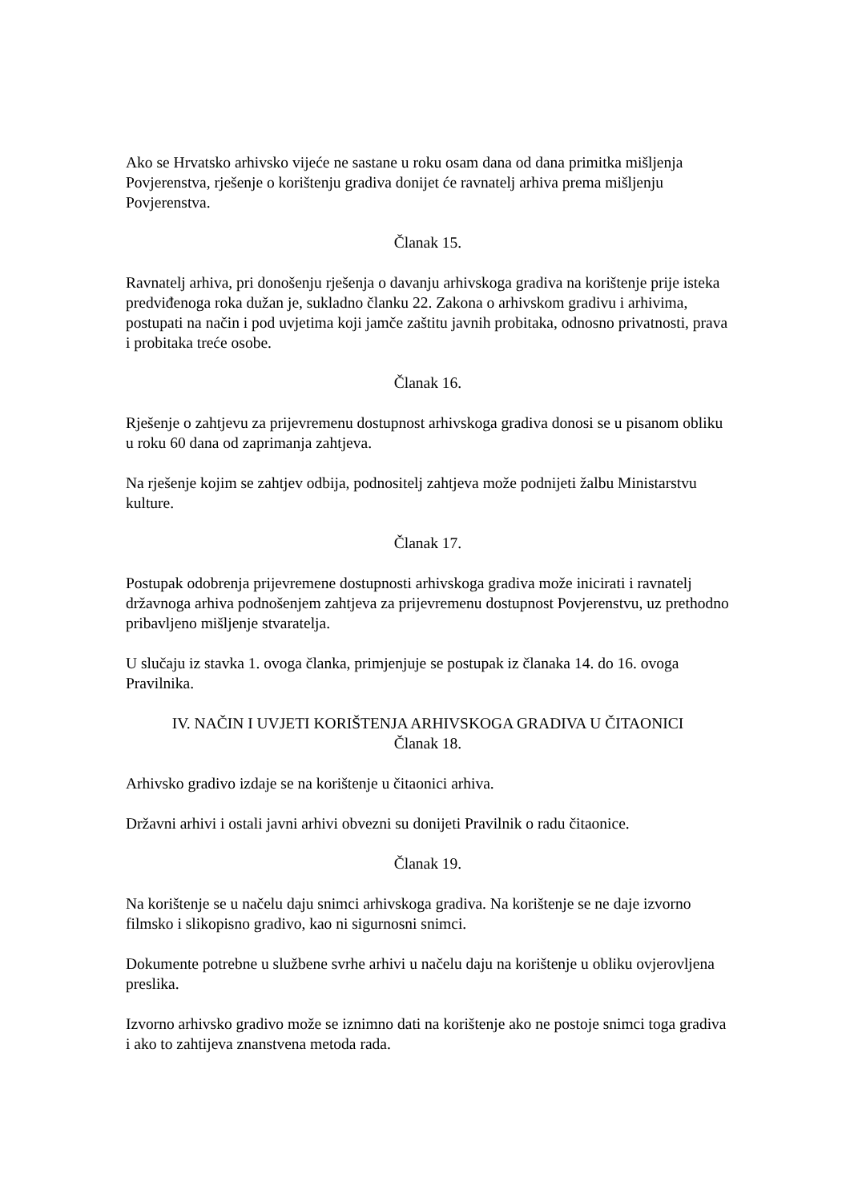Ako se Hrvatsko arhivsko vijeće ne sastane u roku osam dana od dana primitka mišljenja Povjerenstva, rješenje o korištenju gradiva donijet će ravnatelj arhiva prema mišljenju Povjerenstva.
Članak 15.
Ravnatelj arhiva, pri donošenju rješenja o davanju arhivskoga gradiva na korištenje prije isteka predviđenoga roka dužan je, sukladno članku 22. Zakona o arhivskom gradivu i arhivima, postupati na način i pod uvjetima koji jamče zaštitu javnih probitaka, odnosno privatnosti, prava i probitaka treće osobe.
Članak 16.
Rješenje o zahtjevu za prijevremenu dostupnost arhivskoga gradiva donosi se u pisanom obliku u roku 60 dana od zaprimanja zahtjeva.
Na rješenje kojim se zahtjev odbija, podnositelj zahtjeva može podnijeti žalbu Ministarstvu kulture.
Članak 17.
Postupak odobrenja prijevremene dostupnosti arhivskoga gradiva može inicirati i ravnatelj državnoga arhiva podnošenjem zahtjeva za prijevremenu dostupnost Povjerenstvu, uz prethodno pribavljeno mišljenje stvaratelja.
U slučaju iz stavka 1. ovoga članka, primjenjuje se postupak iz članaka 14. do 16. ovoga Pravilnika.
IV. NAČIN I UVJETI KORIŠTENJA ARHIVSKOGA GRADIVA U ČITAONICI
Članak 18.
Arhivsko gradivo izdaje se na korištenje u čitaonici arhiva.
Državni arhivi i ostali javni arhivi obvezni su donijeti Pravilnik o radu čitaonice.
Članak 19.
Na korištenje se u načelu daju snimci arhivskoga gradiva. Na korištenje se ne daje izvorno filmsko i slikopisno gradivo, kao ni sigurnosni snimci.
Dokumente potrebne u službene svrhe arhivi u načelu daju na korištenje u obliku ovjerovljena preslika.
Izvorno arhivsko gradivo može se iznimno dati na korištenje ako ne postoje snimci toga gradiva i ako to zahtijeva znanstvena metoda rada.